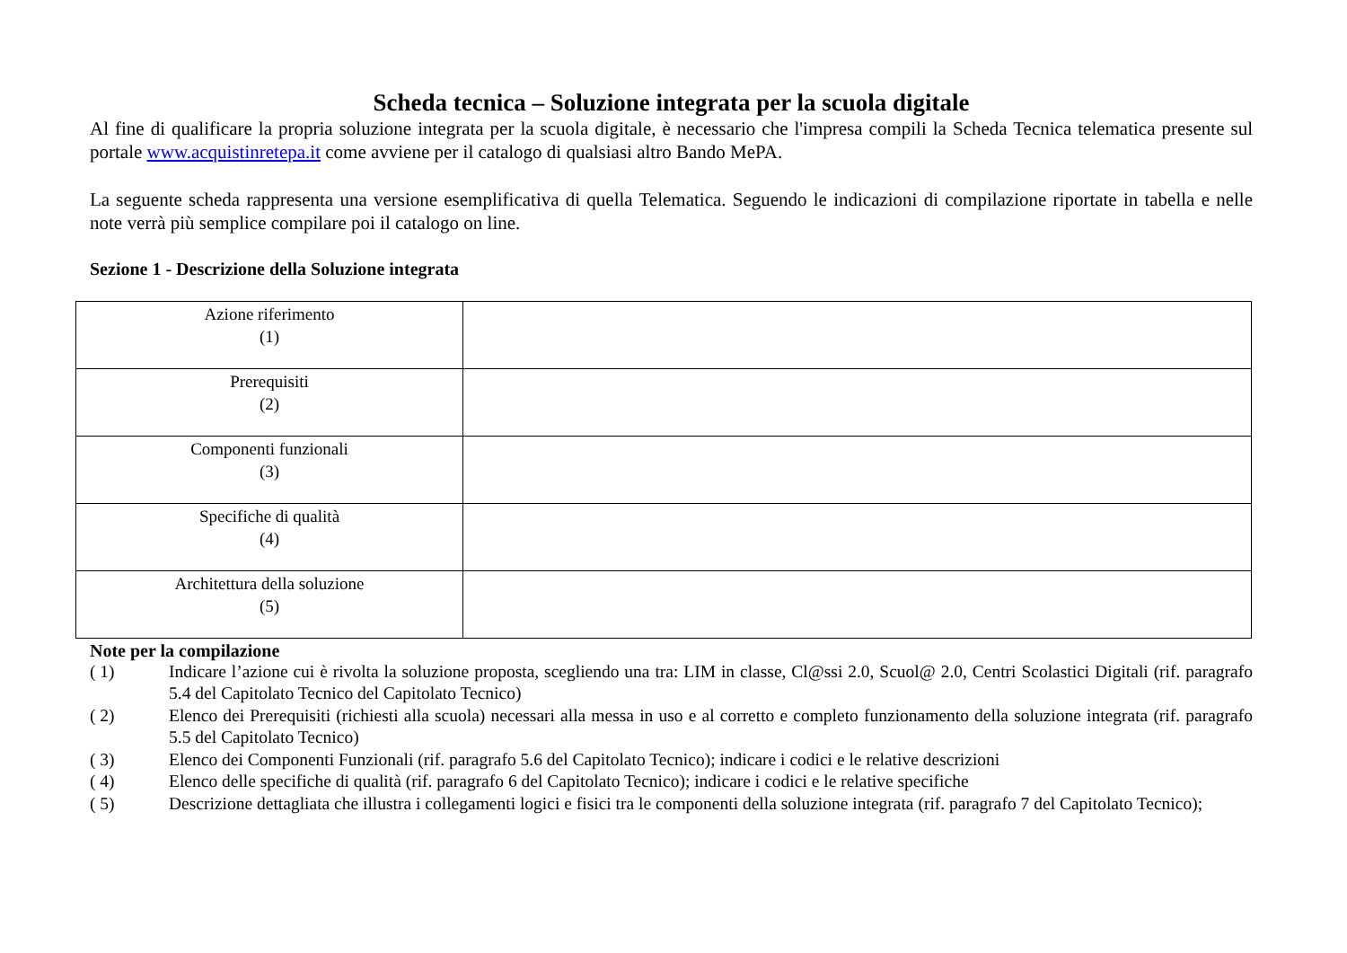Scheda tecnica – Soluzione integrata per la scuola digitale
Al fine di qualificare la propria soluzione integrata per la scuola digitale, è necessario che l'impresa compili la Scheda Tecnica telematica presente sul portale www.acquistinretepa.it come avviene per il catalogo di qualsiasi altro Bando MePA.
La seguente scheda rappresenta una versione esemplificativa di quella Telematica. Seguendo le indicazioni di compilazione riportate in tabella e nelle note verrà più semplice compilare poi il catalogo on line.
Sezione 1 - Descrizione della Soluzione integrata
| Azione riferimento (1) | |
| Prerequisiti (2) | |
| Componenti funzionali (3) | |
| Specifiche di qualità (4) | |
| Architettura della soluzione (5) | |
Note per la compilazione
( 1) Indicare l’azione cui è rivolta la soluzione proposta, scegliendo una tra: LIM in classe, Cl@ssi 2.0, Scuol@ 2.0, Centri Scolastici Digitali (rif. paragrafo 5.4 del Capitolato Tecnico del Capitolato Tecnico)
( 2) Elenco dei Prerequisiti (richiesti alla scuola) necessari alla messa in uso e al corretto e completo funzionamento della soluzione integrata (rif. paragrafo 5.5 del Capitolato Tecnico)
( 3) Elenco dei Componenti Funzionali (rif. paragrafo 5.6 del Capitolato Tecnico); indicare i codici e le relative descrizioni
( 4) Elenco delle specifiche di qualità (rif. paragrafo 6 del Capitolato Tecnico); indicare i codici e le relative specifiche
( 5) Descrizione dettagliata che illustra i collegamenti logici e fisici tra le componenti della soluzione integrata (rif. paragrafo 7 del Capitolato Tecnico);